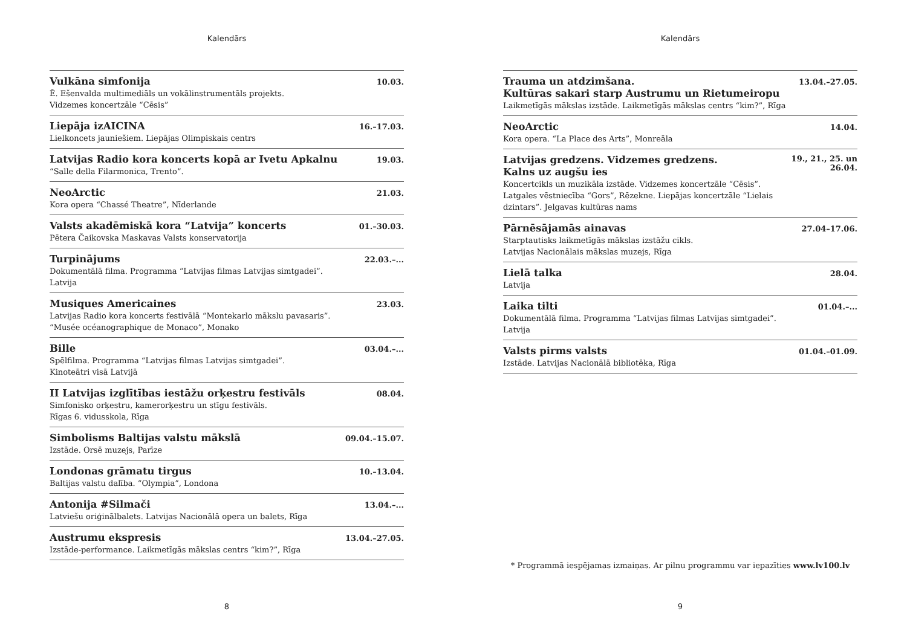Kalendārs
Vulkāna simfonija 10.03.
Ē. Ešenvalda multimediāls un vokālinstrumentāls projekts.
Vidzemes koncertzāle “Cēsis”
Liepāja izAICINA 16.–17.03.
Lielkoncets jauniešiem. Liepājas Olimpiskais centrs
Latvijas Radio kora koncerts kopā ar Ivetu Apkalnu 19.03.
“Salle della Filarmonica, Trento”.
NeoArctic 21.03.
Kora opera “Chassé Theatre”, Nīderlande
Valsts akadēmiskā kora “Latvija” koncerts 01.–30.03.
Pētera Čaikovska Maskavas Valsts konservatorija
Turpinājums 22.03.–...
Dokumentālā filma. Programma “Latvijas filmas Latvijas simtgadei”.
Latvija
Musiques Americaines 23.03.
Latvijas Radio kora koncerts festivālā “Montekarlo mākslu pavasaris”.
“Musée océanographique de Monaco”, Monako
Bille 03.04.–...
Spēlfilma. Programma “Latvijas filmas Latvijas simtgadei”.
Kinoteātri visā Latvijā
II Latvijas izglītības iestāžu orķestru festivāls 08.04.
Simfonisko orķestru, kamerorķestru un stīgu festivāls.
Rīgas 6. vidusskola, Rīga
Simbolisms Baltijas valstu mākslā 09.04.–15.07.
Izstāde. Orsē muzejs, Parīze
Londonas grāmatu tirgus 10.–13.04.
Baltijas valstu dalība. “Olympia”, Londona
Antonija #Silmači 13.04.–...
Latviešu oriģinālbalets. Latvijas Nacionālā opera un balets, Rīga
Austrumu ekspresis 13.04.–27.05.
Izstāde-performance. Laikmetīgās mākslas centrs “kim?”, Rīga
8
Kalendārs
Trauma un atdzimšana.
Kultūras sakari starp Austrumu un Rietumeiropu 13.04.–27.05.
Laikmetīgās mākslas izstāde. Laikmetīgās mākslas centrs “kim?”, Rīga
NeoArctic 14.04.
Kora opera. “La Place des Arts”, Monreāla
Latvijas gredzens. Vidzemes gredzens.
Kalns uz augšu ies 19., 21., 25. un
26.04.
Koncertcikls un muzikāla izstāde. Vidzemes koncertzāle “Cēsis”.
Latgales vēstniecība “Gors”, Rēzekne. Liepājas koncertzāle “Lielais
dzintars”. Jelgavas kultūras nams
Pārnēsājamās ainavas 27.04–17.06.
Starptautisks laikmetīgās mākslas izstāžu cikls.
Latvijas Nacionālais mākslas muzejs, Rīga
Lielā talka 28.04.
Latvija
Laika tilti 01.04.–...
Dokumentālā filma. Programma “Latvijas filmas Latvijas simtgadei”.
Latvija
Valsts pirms valsts 01.04.–01.09.
Izstāde. Latvijas Nacionālā bibliotēka, Rīga
* Programmā iespējamas izmaiņas. Ar pilnu programmu var iepazīties www.lv100.lv
9